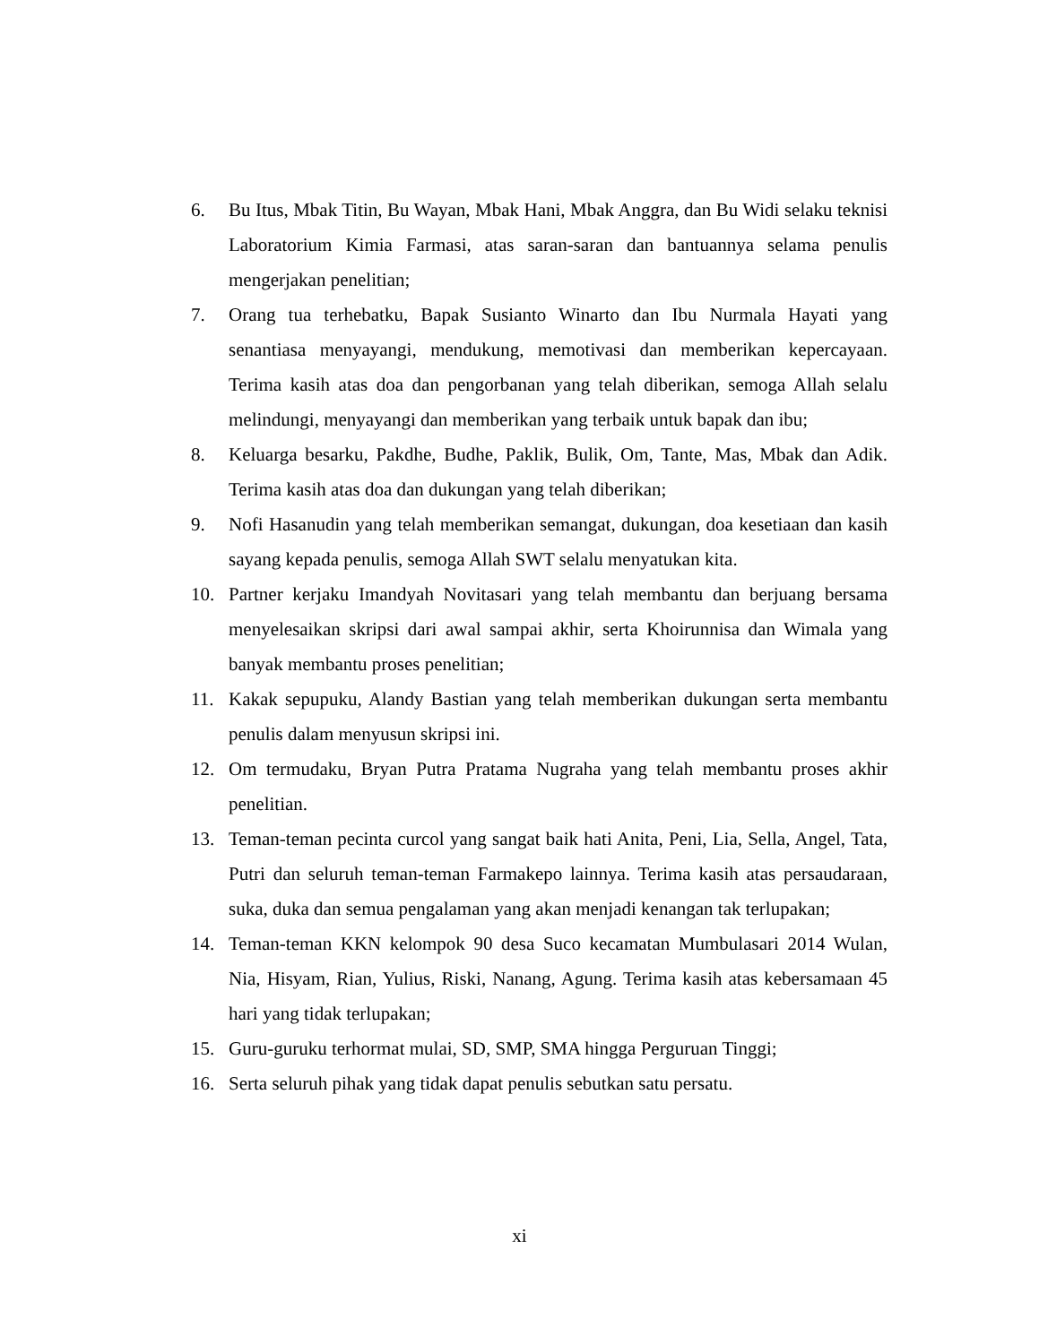6. Bu Itus, Mbak Titin, Bu Wayan, Mbak Hani, Mbak Anggra, dan Bu Widi selaku teknisi Laboratorium Kimia Farmasi, atas saran-saran dan bantuannya selama penulis mengerjakan penelitian;
7. Orang tua terhebatku, Bapak Susianto Winarto dan Ibu Nurmala Hayati yang senantiasa menyayangi, mendukung, memotivasi dan memberikan kepercayaan. Terima kasih atas doa dan pengorbanan yang telah diberikan, semoga Allah selalu melindungi, menyayangi dan memberikan yang terbaik untuk bapak dan ibu;
8. Keluarga besarku, Pakdhe, Budhe, Paklik, Bulik, Om, Tante, Mas, Mbak dan Adik. Terima kasih atas doa dan dukungan yang telah diberikan;
9. Nofi Hasanudin yang telah memberikan semangat, dukungan, doa kesetiaan dan kasih sayang kepada penulis, semoga Allah SWT selalu menyatukan kita.
10. Partner kerjaku Imandyah Novitasari yang telah membantu dan berjuang bersama menyelesaikan skripsi dari awal sampai akhir, serta Khoirunnisa dan Wimala yang banyak membantu proses penelitian;
11. Kakak sepupuku, Alandy Bastian yang telah memberikan dukungan serta membantu penulis dalam menyusun skripsi ini.
12. Om termudaku, Bryan Putra Pratama Nugraha yang telah membantu proses akhir penelitian.
13. Teman-teman pecinta curcol yang sangat baik hati Anita, Peni, Lia, Sella, Angel, Tata, Putri dan seluruh teman-teman Farmakepo lainnya. Terima kasih atas persaudaraan, suka, duka dan semua pengalaman yang akan menjadi kenangan tak terlupakan;
14. Teman-teman KKN kelompok 90 desa Suco kecamatan Mumbulasari 2014 Wulan, Nia, Hisyam, Rian, Yulius, Riski, Nanang, Agung. Terima kasih atas kebersamaan 45 hari yang tidak terlupakan;
15. Guru-guruku terhormat mulai, SD, SMP, SMA hingga Perguruan Tinggi;
16. Serta seluruh pihak yang tidak dapat penulis sebutkan satu persatu.
xi